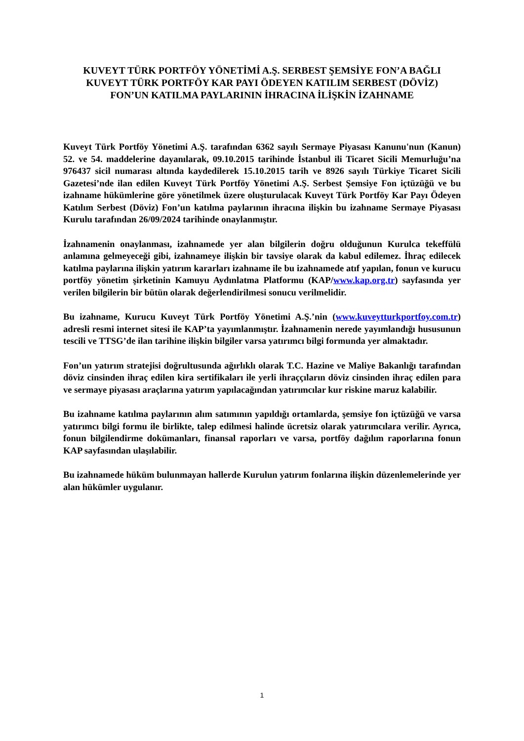KUVEYT TÜRK PORTFÖY YÖNETİMİ A.Ş. SERBEST ŞEMSİYE FON’A BAĞLI
KUVEYT TÜRK PORTFÖY KAR PAYI ÖDEYEN KATILIM SERBEST (DÖVİZ)
FON’UN KATILMA PAYLARININ İHRACINA İLİŞKİN İZAHNAME
Kuveyt Türk Portföy Yönetimi A.Ş. tarafından 6362 sayılı Sermaye Piyasası Kanunu'nun (Kanun) 52. ve 54. maddelerine dayanılarak, 09.10.2015 tarihinde İstanbul ili Ticaret Sicili Memurluğu’na 976437 sicil numarası altında kaydedilerek 15.10.2015 tarih ve 8926 sayılı Türkiye Ticaret Sicili Gazetesi’nde ilan edilen Kuveyt Türk Portföy Yönetimi A.Ş. Serbest Şemsiye Fon içtüzüğü ve bu izahname hükümlerine göre yönetilmek üzere oluşturulacak Kuveyt Türk Portföy Kar Payı Ödeyen Katılım Serbest (Döviz) Fon’un katılma paylarının ihracına ilişkin bu izahname Sermaye Piyasası Kurulu tarafından 26/09/2024 tarihinde onaylanmıştır.
İzahnamenin onaylanması, izahnamede yer alan bilgilerin doğru olduğunun Kurulca tekeffülü anlamına gelmeyeceği gibi, izahnameye ilişkin bir tavsiye olarak da kabul edilemez. İhraç edilecek katılma paylarına ilişkin yatırım kararları izahname ile bu izahnamede atıf yapılan, fonun ve kurucu portföy yönetim şirketinin Kamuyu Aydınlatma Platformu (KAP/www.kap.org.tr) sayfasında yer verilen bilgilerin bir bütün olarak değerlendirilmesi sonucu verilmelidir.
Bu izahname, Kurucu Kuveyt Türk Portföy Yönetimi A.Ş.’nin (www.kuveytturkportfoy.com.tr) adresli resmi internet sitesi ile KAP’ta yayımlanmıştır. İzahnamenin nerede yayımlandığı hususunun tescili ve TTSG’de ilan tarihine ilişkin bilgiler varsa yatırımcı bilgi formunda yer almaktadır.
Fon’un yatırım stratejisi doğrultusunda ağırlıklı olarak T.C. Hazine ve Maliye Bakanlığı tarafından döviz cinsinden ihraç edilen kira sertifikaları ile yerli ihraççıların döviz cinsinden ihraç edilen para ve sermaye piyasası araçlarına yatırım yapılacağından yatırımcılar kur riskine maruz kalabilir.
Bu izahname katılma paylarının alım satımının yapıldığı ortamlarda, şemsiye fon içtüzüğü ve varsa yatırımcı bilgi formu ile birlikte, talep edilmesi halinde ücretsiz olarak yatırımcılara verilir. Ayrıca, fonun bilgilendirme dokümanları, finansal raporları ve varsa, portföy dağılım raporlarına fonun KAP sayfasından ulaşılabilir.
Bu izahnamede hüküm bulunmayan hallerde Kurulun yatırım fonlarına ilişkin düzenlemelerinde yer alan hükümler uygulanır.
1